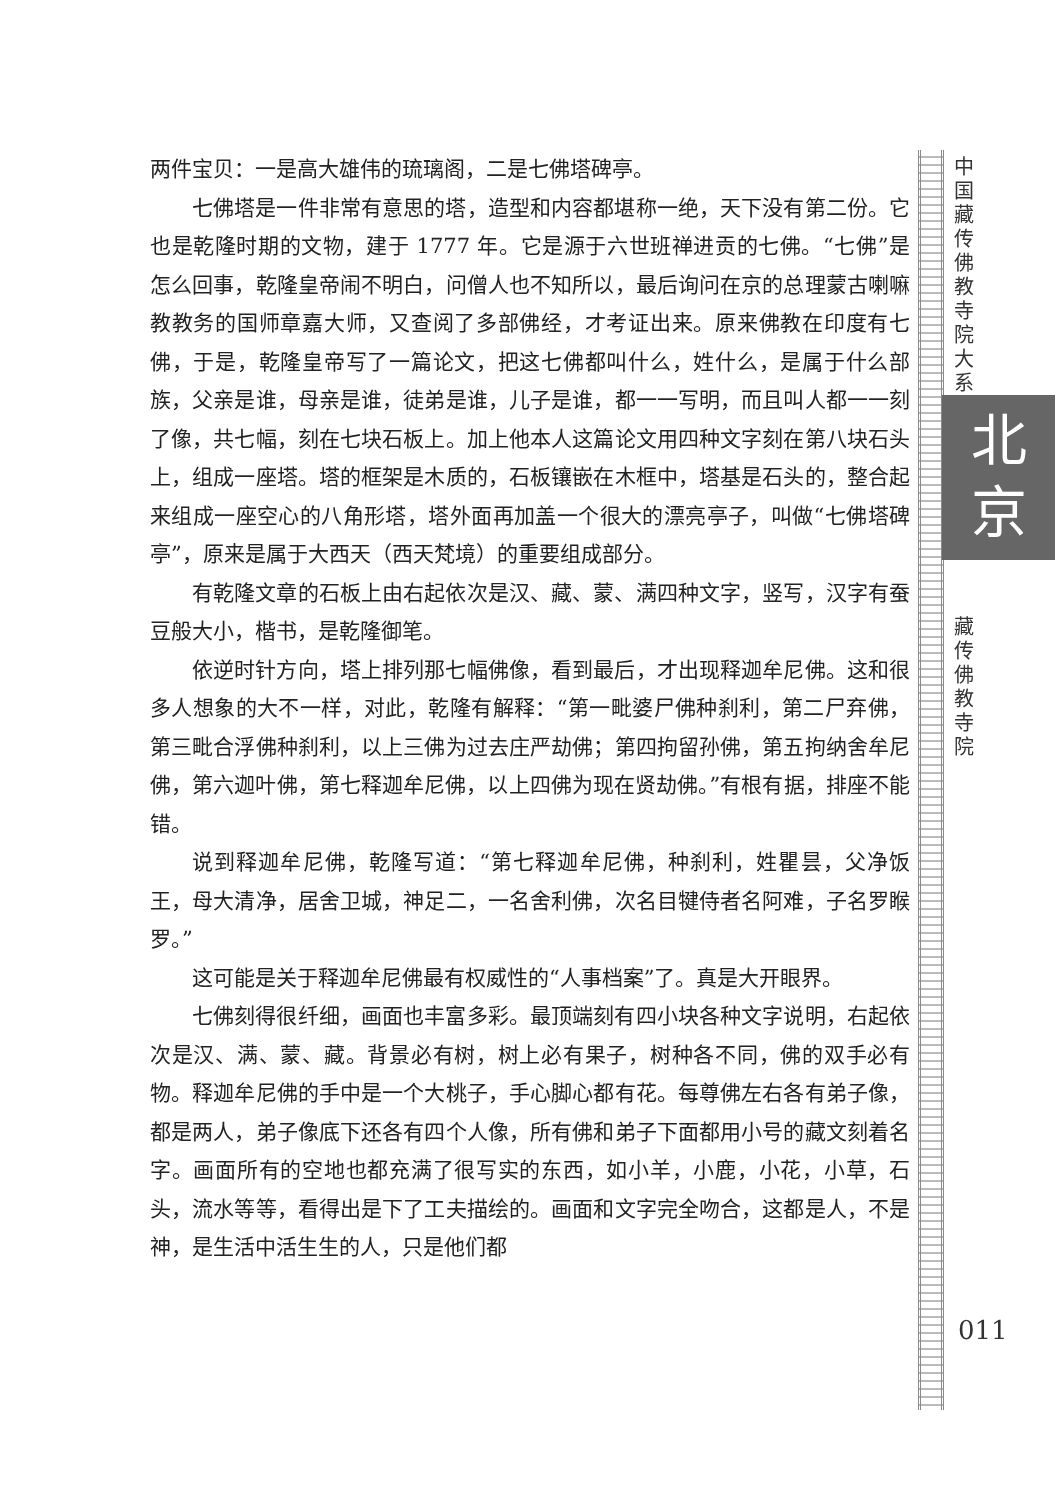两件宝贝：一是高大雄伟的琉璃阁，二是七佛塔碑亭。
七佛塔是一件非常有意思的塔，造型和内容都堪称一绝，天下没有第二份。它也是乾隆时期的文物，建于 1777 年。它是源于六世班禅进贡的七佛。“七佛”是怎么回事，乾隆皇帝闹不明白，问僧人也不知所以，最后询问在京的总理蒙古喇嘛教教务的国师章嘉大师，又查阅了多部佛经，才考证出来。原来佛教在印度有七佛，于是，乾隆皇帝写了一篇论文，把这七佛都叫什么，姓什么，是属于什么部族，父亲是谁，母亲是谁，徒弟是谁，儿子是谁，都一一写明，而且叫人都一一刻了像，共七幅，刻在七块石板上。加上他本人这篇论文用四种文字刻在第八块石头上，组成一座塔。塔的框架是木质的，石板镶嵌在木框中，塔基是石头的，整合起来组成一座空心的八角形塔，塔外面再加盖一个很大的漂亮亭子，叫做“七佛塔碑亭”，原来是属于大西天（西天梵境）的重要组成部分。
有乾隆文章的石板上由右起依次是汉、藏、蒙、满四种文字，竖写，汉字有蚕豆般大小，楷书，是乾隆御笔。
依逆时针方向，塔上排列那七幅佛像，看到最后，才出现释迦牟尼佛。这和很多人想象的大不一样，对此，乾隆有解释：“第一毗婆尸佛种刹利，第二尸弃佛，第三毗合浮佛种刹利，以上三佛为过去庄严劫佛；第四拘留孙佛，第五拘纳舍牟尼佛，第六迦叶佛，第七释迦牟尼佛，以上四佛为现在贤劫佛。”有根有据，排座不能错。
说到释迦牟尼佛，乾隆写道：“第七释迦牟尼佛，种刹利，姓瞿昙，父净饭王，母大清净，居舍卫城，神足二，一名舍利佛，次名目犍侍者名阿难，子名罗睺罗。”
这可能是关于释迦牟尼佛最有权威性的“人事档案”了。真是大开眼界。
七佛刻得很纤细，画面也丰富多彩。最顶端刻有四小块各种文字说明，右起依次是汉、满、蒙、藏。背景必有树，树上必有果子，树种各不同，佛的双手必有物。释迦牟尼佛的手中是一个大桃子，手心脚心都有花。每尊佛左右各有弟子像，都是两人，弟子像底下还各有四个人像，所有佛和弟子下面都用小号的藏文刻着名字。画面所有的空地也都充满了很写实的东西，如小羊，小鹿，小花，小草，石头，流水等等，看得出是下了工夫描绘的。画面和文字完全吻合，这都是人，不是神，是生活中活生生的人，只是他们都
中国藏传佛教寺院大系
北
京
藏传佛教寺院
011